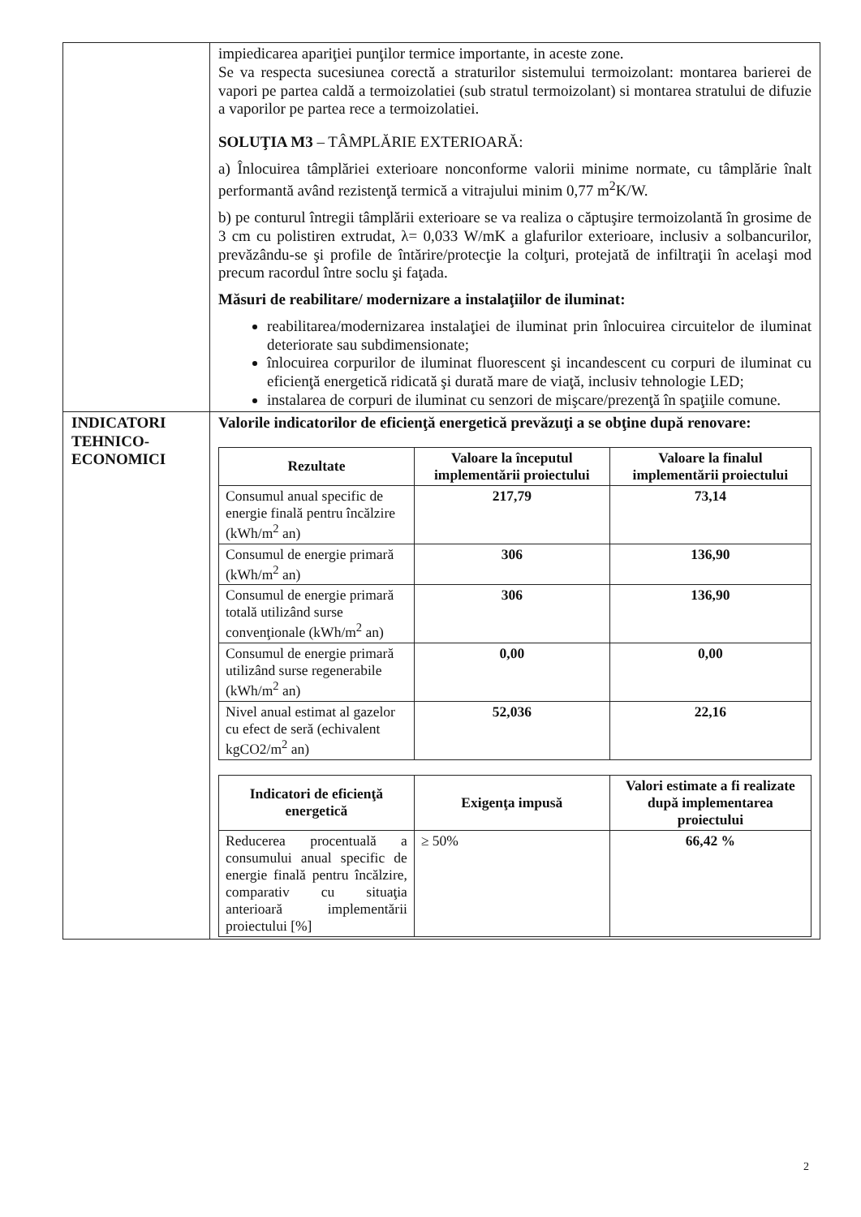| | impiedicarea apariţiei punţilor termice importante, in aceste zone. Se va respecta sucesiunea corectă a straturilor sistemului termoizolant: montarea barierei de vapori pe partea caldă a termoizolatiei (sub stratul termoizolant) si montarea stratului de difuzie a vaporilor pe partea rece a termoizolatiei. SOLUŢIA M3 – TÂMPLĂRIE EXTERIOARĂ: a) Înlocuirea tâmplăriei exterioare nonconforme valorii minime normate, cu tâmplărie înalt performantă având rezistenţă termică a vitrajului minim 0,77 m<sup>2</sup>K/W. b) pe conturul întregii tâmplării exterioare se va realiza o căptuşire termoizolantă în grosime de 3 cm cu polistiren extrudat, λ= 0,033 W/mK a glafurilor exterioare, inclusiv a solbancurilor, prevăzându-se şi profile de întărire/protecţie la colţuri, protejată de infiltraţii în acelaşi mod precum racordul între soclu şi faţada. Măsuri de reabilitare/ modernizare a instalaţiilor de iluminat: reabilitarea/modernizarea instalaţiei de iluminat prin înlocuirea circuitelor de iluminat deteriorate sau subdimensionate; înlocuirea corpurilor de iluminat fluorescent şi incandescent cu corpuri de iluminat cu eficienţă energetică ridicată şi durată mare de viaţă, inclusiv tehnologie LED; instalarea de corpuri de iluminat cu senzori de mişcare/prezenţă în spaţiile comune. |
| INDICATORI TEHNICO-ECONOMICI | Valorile indicatorilor de eficienţă energetică prevăzuţi a se obţine după renovare: / Rezultate / Valoare la începutul implementării proiectului / Valoare la finalul implementării proiectului / / --- / --- / --- / / Consumul anual specific de energie finală pentru încălzire (kWh/m<sup>2</sup> an) / 217,79 / 73,14 / / Consumul de energie primară (kWh/m<sup>2</sup> an) / 306 / 136,90 / / Consumul de energie primară totală utilizând surse convenţionale (kWh/m<sup>2</sup> an) / 306 / 136,90 / / Consumul de energie primară utilizând surse regenerabile (kWh/m<sup>2</sup> an) / 0,00 / 0,00 / / Nivel anual estimat al gazelor cu efect de seră (echivalent kgCO2/m<sup>2</sup> an) / 52,036 / 22,16 / / Indicatori de eficienţă energetică / Exigenţa impusă / Valori estimate a fi realizate după implementarea proiectului / / --- / --- / --- / / Reducerea procentuală a consumului anual specific de energie finală pentru încălzire, comparativ cu situaţia anterioară implementării proiectului [%] / ≥ 50% / 66,42 % / |
2